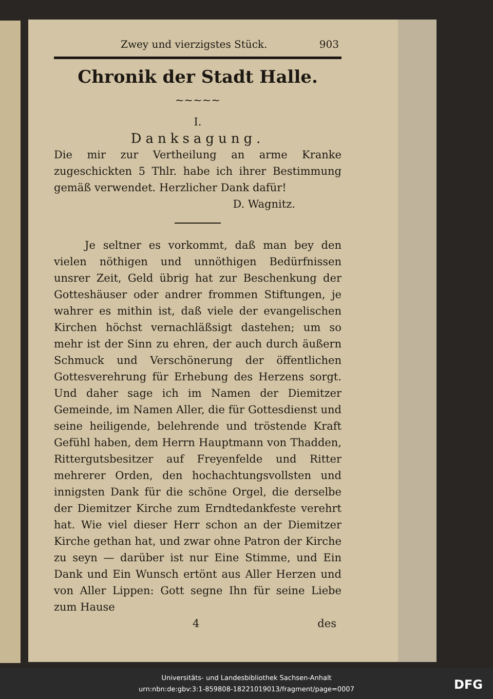Zwey und vierzigstes Stück. 903
Chronik der Stadt Halle.
~~~~~
I.
Danksagung.
Die mir zur Vertheilung an arme Kranke zugeschickten 5 Thlr. habe ich ihrer Bestimmung gemäß verwendet. Herzlicher Dank dafür!
D. Wagnitz.
Je seltner es vorkommt, daß man bey den vielen nöthigen und unnöthigen Bedürfnissen unsrer Zeit, Geld übrig hat zur Beschenkung der Gotteshäuser oder andrer frommen Stiftungen, je wahrer es mithin ist, daß viele der evangelischen Kirchen höchst vernachläßsigt dastehen; um so mehr ist der Sinn zu ehren, der auch durch äußern Schmuck und Verschönerung der öffentlichen Gottesverehrung für Erhebung des Herzens sorgt. Und daher sage ich im Namen der Diemitzer Gemeinde, im Namen Aller, die für Gottesdienst und seine heiligende, belehrende und tröstende Kraft Gefühl haben, dem Herrn Hauptmann von Thadden, Rittergutsbesitzer auf Freyenfelde und Ritter mehrerer Orden, den hochachtungsvollsten und innigsten Dank für die schöne Orgel, die derselbe der Diemitzer Kirche zum Erndtedankfeste verehrt hat. Wie viel dieser Herr schon an der Diemitzer Kirche gethan hat, und zwar ohne Patron der Kirche zu seyn — darüber ist nur Eine Stimme, und Ein Dank und Ein Wunsch ertönt aus Aller Herzen und von Aller Lippen: Gott segne Ihn für seine Liebe zum Hause
4 des
Universitäts- und Landesbibliothek Sachsen-Anhalt
urn:nbn:de:gbv:3:1-859808-18221019013/fragment/page=0007
DFG